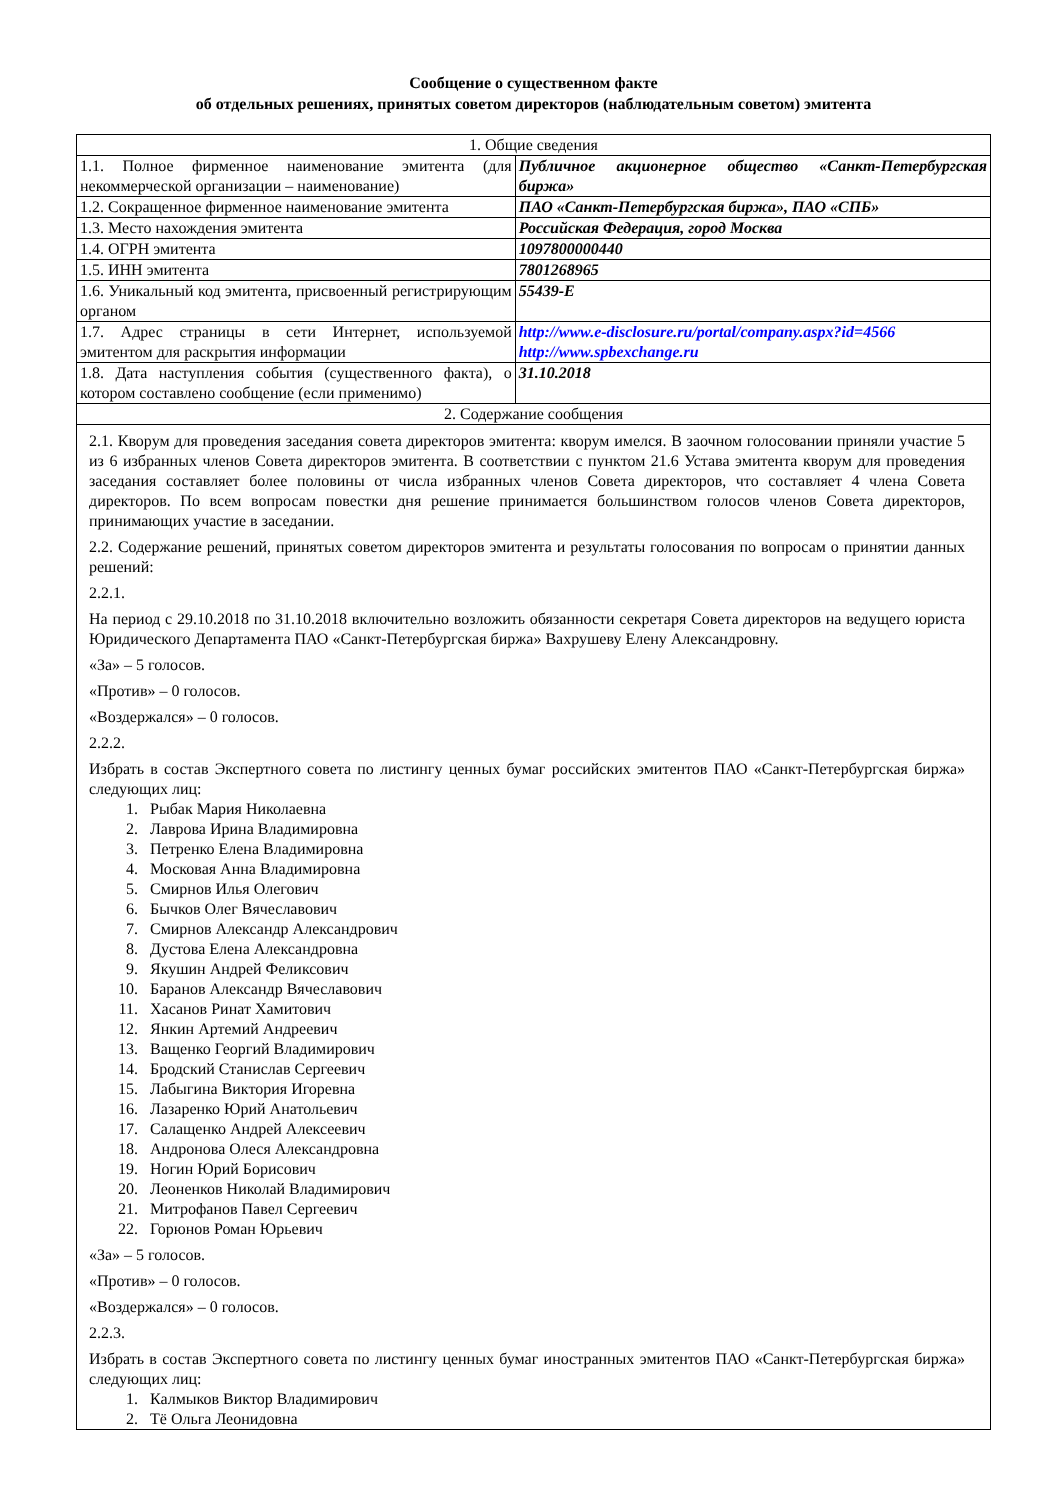Сообщение о существенном факте
об отдельных решениях, принятых советом директоров (наблюдательным советом) эмитента
| 1. Общие сведения | |
| 1.1. Полное фирменное наименование эмитента (для некоммерческой организации – наименование) | Публичное акционерное общество «Санкт-Петербургская биржа» |
| 1.2. Сокращенное фирменное наименование эмитента | ПАО «Санкт-Петербургская биржа», ПАО «СПБ» |
| 1.3. Место нахождения эмитента | Российская Федерация, город Москва |
| 1.4. ОГРН эмитента | 1097800000440 |
| 1.5. ИНН эмитента | 7801268965 |
| 1.6. Уникальный код эмитента, присвоенный регистрирующим органом | 55439-E |
| 1.7. Адрес страницы в сети Интернет, используемой эмитентом для раскрытия информации | http://www.e-disclosure.ru/portal/company.aspx?id=4566 http://www.spbexchange.ru |
| 1.8. Дата наступления события (существенного факта), о котором составлено сообщение (если применимо) | 31.10.2018 |
| 2. Содержание сообщения | |
| 2.1. Кворум для проведения заседания совета директоров эмитента: кворум имелся. В заочном голосовании приняли участие 5 из 6 избранных членов Совета директоров эмитента. В соответствии с пунктом 21.6 Устава эмитента кворум для проведения заседания составляет более половины от числа избранных членов Совета директоров, что составляет 4 члена Совета директоров. По всем вопросам повестки дня решение принимается большинством голосов членов Совета директоров, принимающих участие в заседании. 2.2. Содержание решений, принятых советом директоров эмитента и результаты голосования по вопросам о принятии данных решений: 2.2.1. На период с 29.10.2018 по 31.10.2018 включительно возложить обязанности секретаря Совета директоров на ведущего юриста Юридического Департамента ПАО «Санкт-Петербургская биржа» Вахрушеву Елену Александровну. «За» – 5 голосов. «Против» – 0 голосов. «Воздержался» – 0 голосов. 2.2.2. Избрать в состав Экспертного совета по листингу ценных бумаг российских эмитентов ПАО «Санкт-Петербургская биржа» следующих лиц: 1. Рыбак Мария Николаевна 2. Лаврова Ирина Владимировна 3. Петренко Елена Владимировна 4. Московая Анна Владимировна 5. Смирнов Илья Олегович 6. Бычков Олег Вячеславович 7. Смирнов Александр Александрович 8. Дустова Елена Александровна 9. Якушин Андрей Феликсович 10. Баранов Александр Вячеславович 11. Хасанов Ринат Хамитович 12. Янкин Артемий Андреевич 13. Ващенко Георгий Владимирович 14. Бродский Станислав Сергеевич 15. Лабыгина Виктория Игоревна 16. Лазаренко Юрий Анатольевич 17. Салащенко Андрей Алексеевич 18. Андронова Олеся Александровна 19. Ногин Юрий Борисович 20. Леоненков Николай Владимирович 21. Митрофанов Павел Сергеевич 22. Горюнов Роман Юрьевич «За» – 5 голосов. «Против» – 0 голосов. «Воздержался» – 0 голосов. 2.2.3. Избрать в состав Экспертного совета по листингу ценных бумаг иностранных эмитентов ПАО «Санкт-Петербургская биржа» следующих лиц: 1. Калмыков Виктор Владимирович 2. Тё Ольга Леонидовна | |